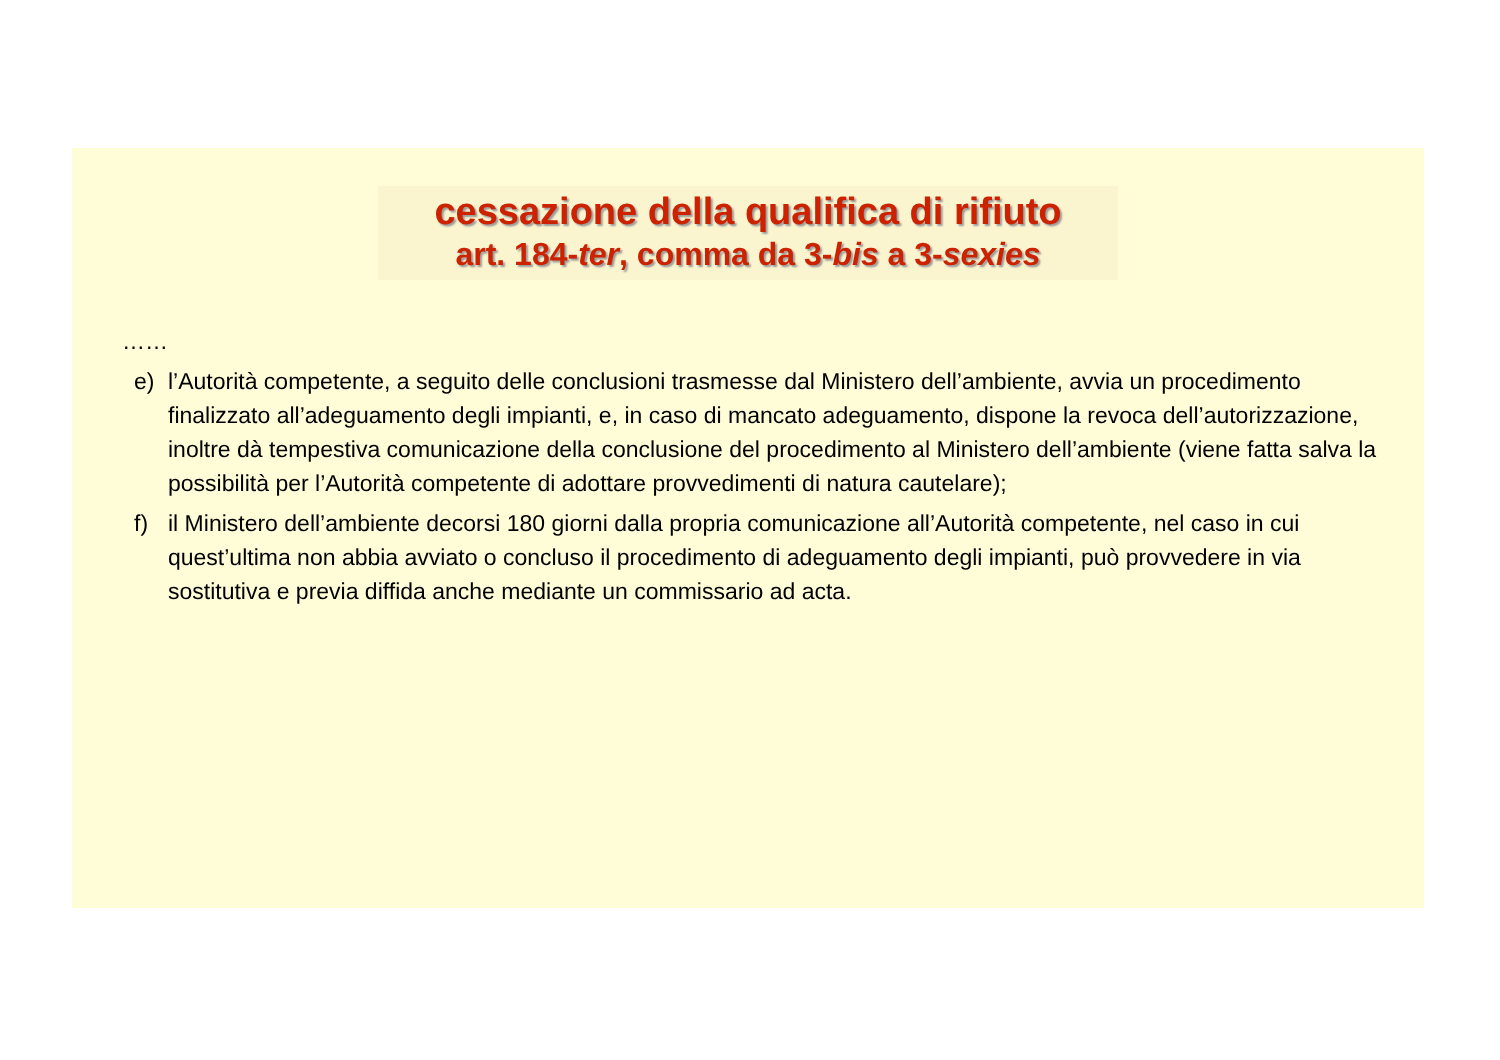cessazione della qualifica di rifiuto
art. 184-ter, comma da 3-bis a 3-sexies
……
e) l’Autorità competente, a seguito delle conclusioni trasmesse dal Ministero dell’ambiente, avvia un procedimento finalizzato all’adeguamento degli impianti, e, in caso di mancato adeguamento, dispone la revoca dell’autorizzazione, inoltre dà tempestiva comunicazione della conclusione del procedimento al Ministero dell’ambiente (viene fatta salva la possibilità per l’Autorità competente di adottare provvedimenti di natura cautelare);
f) il Ministero dell’ambiente decorsi 180 giorni dalla propria comunicazione all’Autorità competente, nel caso in cui quest’ultima non abbia avviato o concluso il procedimento di adeguamento degli impianti, può provvedere in via sostitutiva e previa diffida anche mediante un commissario ad acta.